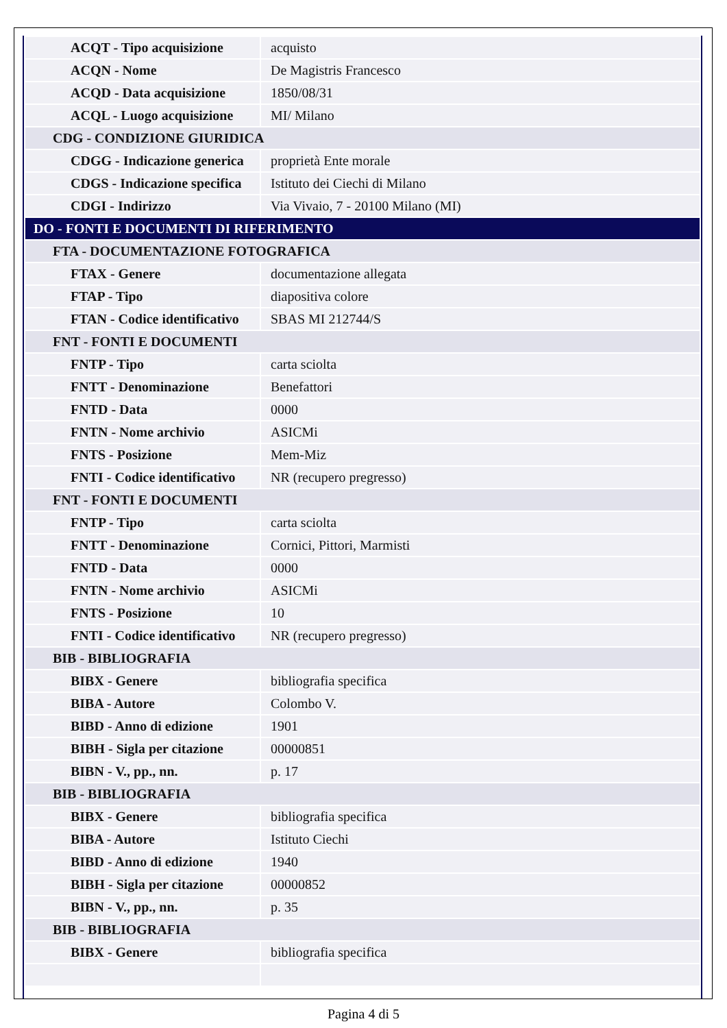| ACQT - Tipo acquisizione | acquisto |
| ACQN - Nome | De Magistris Francesco |
| ACQD - Data acquisizione | 1850/08/31 |
| ACQL - Luogo acquisizione | MI/ Milano |
| CDG - CONDIZIONE GIURIDICA | |
| CDGG - Indicazione generica | proprietà Ente morale |
| CDGS - Indicazione specifica | Istituto dei Ciechi di Milano |
| CDGI - Indirizzo | Via Vivaio, 7 - 20100 Milano (MI) |
| DO - FONTI E DOCUMENTI DI RIFERIMENTO | |
| FTA - DOCUMENTAZIONE FOTOGRAFICA | |
| FTAX - Genere | documentazione allegata |
| FTAP - Tipo | diapositiva colore |
| FTAN - Codice identificativo | SBAS MI 212744/S |
| FNT - FONTI E DOCUMENTI | |
| FNTP - Tipo | carta sciolta |
| FNTT - Denominazione | Benefattori |
| FNTD - Data | 0000 |
| FNTN - Nome archivio | ASICMi |
| FNTS - Posizione | Mem-Miz |
| FNTI - Codice identificativo | NR (recupero pregresso) |
| FNT - FONTI E DOCUMENTI | |
| FNTP - Tipo | carta sciolta |
| FNTT - Denominazione | Cornici, Pittori, Marmisti |
| FNTD - Data | 0000 |
| FNTN - Nome archivio | ASICMi |
| FNTS - Posizione | 10 |
| FNTI - Codice identificativo | NR (recupero pregresso) |
| BIB - BIBLIOGRAFIA | |
| BIBX - Genere | bibliografia specifica |
| BIBA - Autore | Colombo V. |
| BIBD - Anno di edizione | 1901 |
| BIBH - Sigla per citazione | 00000851 |
| BIBN - V., pp., nn. | p. 17 |
| BIB - BIBLIOGRAFIA | |
| BIBX - Genere | bibliografia specifica |
| BIBA - Autore | Istituto Ciechi |
| BIBD - Anno di edizione | 1940 |
| BIBH - Sigla per citazione | 00000852 |
| BIBN - V., pp., nn. | p. 35 |
| BIB - BIBLIOGRAFIA | |
| BIBX - Genere | bibliografia specifica |
Pagina 4 di 5